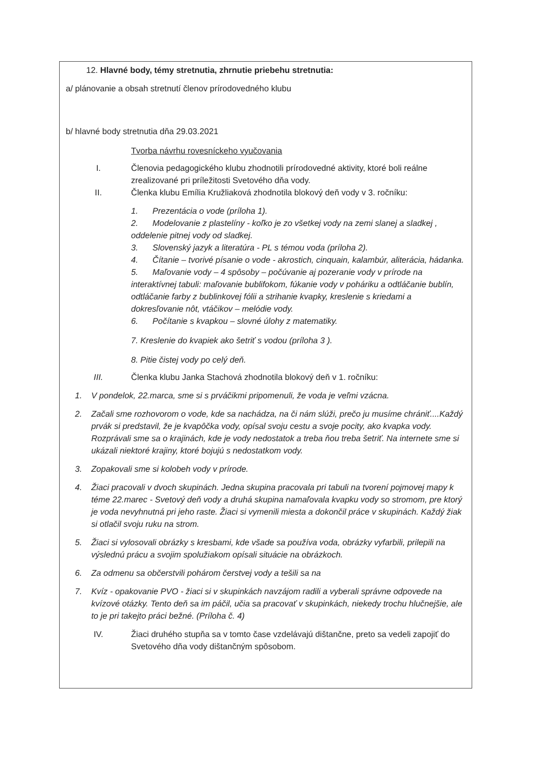12. Hlavné body, témy stretnutia, zhrnutie priebehu stretnutia:
a/ plánovanie a obsah stretnutí členov prírodovedného klubu
b/ hlavné body stretnutia dňa 29.03.2021
Tvorba návrhu rovesníckeho vyučovania
I. Členovia pedagogického klubu zhodnotili prírodovedné aktivity, ktoré boli reálne zrealizované pri príležitosti Svetového dňa vody.
II. Členka klubu Emília Kružliaková zhodnotila blokový deň vody v 3. ročníku:
1. Prezentácia o vode (príloha 1).
2. Modelovanie z plastelíny - koľko je zo všetkej vody na zemi slanej a sladkej , oddelenie pitnej vody od sladkej.
3. Slovenský jazyk a literatúra - PL s témou voda (príloha 2).
4. Čítanie – tvorivé písanie o vode - akrostich, cinquain, kalambúr, aliterácia, hádanka.
5. Maľovanie vody – 4 spôsoby – počúvanie aj pozeranie vody v prírode na interaktívnej tabuli: maľovanie bublifokom, fúkanie vody v poháriku a odtláčanie bublín, odtláčanie farby z bublinkovej fólii a strihanie kvapky, kreslenie s kriedami a dokresľovanie nôt, vtáčikov – melódie vody.
6. Počítanie s kvapkou – slovné úlohy z matematiky.
7. Kreslenie do kvapiek ako šetriť s vodou (príloha 3 ).
8. Pitie čistej vody po celý deň.
III. Členka klubu Janka Stachová zhodnotila blokový deň v 1. ročníku:
1. V pondelok, 22.marca, sme si s prváčikmi pripomenuli, že voda je veľmi vzácna.
2. Začali sme rozhovorom o vode, kde sa nachádza, na či nám slúži, prečo ju musíme chrániť....Každý prvák si predstavil, že je kvapôčka vody, opísal svoju cestu a svoje pocity, ako kvapka vody. Rozprávali sme sa o krajinách, kde je vody nedostatok a treba ňou treba šetriť. Na internete sme si ukázali niektoré krajiny, ktoré bojujú s nedostatkom vody.
3. Zopakovali sme si kolobeh vody v prírode.
4. Žiaci pracovali v dvoch skupinách. Jedna skupina pracovala pri tabuli na tvorení pojmovej mapy k téme 22.marec - Svetový deň vody a druhá skupina namaľovala kvapku vody so stromom, pre ktorý je voda nevyhnutná pri jeho raste. Žiaci si vymenili miesta a dokončil práce v skupinách. Každý žiak si otlačil svoju ruku na strom.
5. Žiaci si vylosovali obrázky s kresbami, kde všade sa používa voda, obrázky vyfarbili, prilepili na výslednú prácu a svojim spolužiakom opísali situácie na obrázkoch.
6. Za odmenu sa občerstvili pohárom čerstvej vody a tešili sa na
7. Kvíz - opakovanie PVO - žiaci si v skupinkách navzájom radili a vyberali správne odpovede na kvízové otázky. Tento deň sa im páčil, učia sa pracovať v skupinkách, niekedy trochu hlučnejšie, ale to je pri takejto práci bežné. (Príloha č. 4)
IV. Žiaci druhého stupňa sa v tomto čase vzdelávajú dištančne, preto sa vedeli zapojiť do Svetového dňa vody dištančným spôsobom.